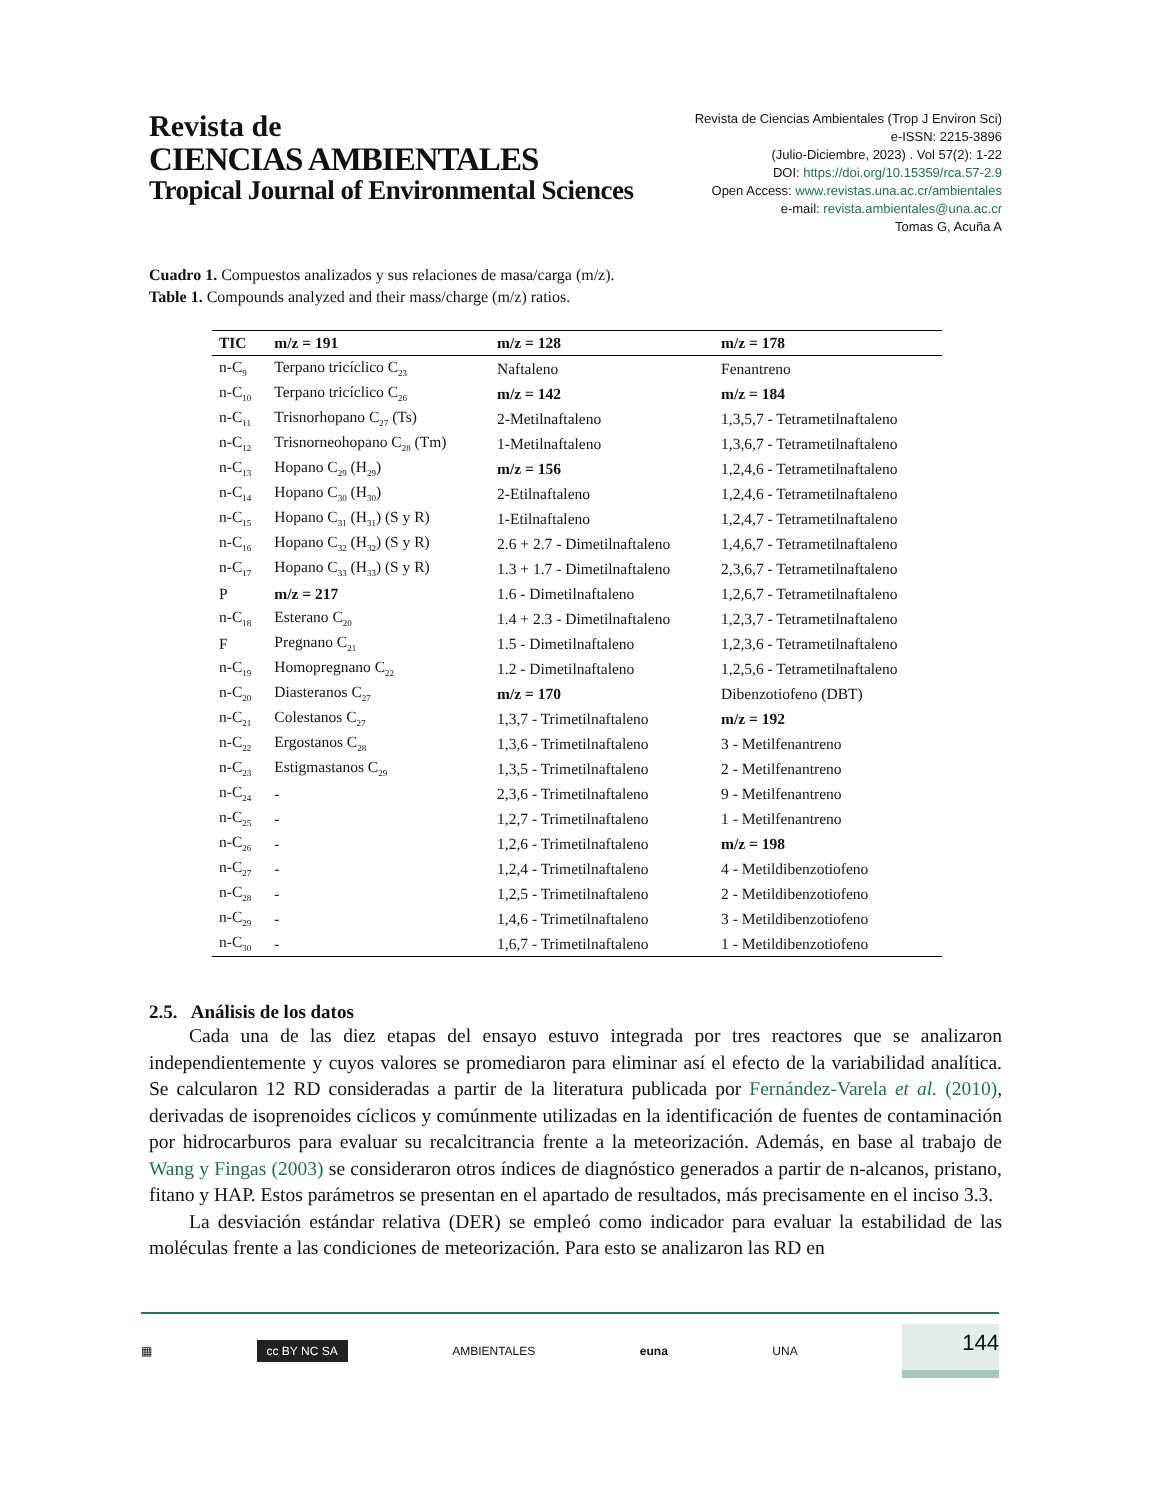Revista de
CIENCIAS AMBIENTALES
Tropical Journal of Environmental Sciences
Revista de Ciencias Ambientales (Trop J Environ Sci)
e-ISSN: 2215-3896
(Julio-Diciembre, 2023) . Vol 57(2): 1-22
DOI: https://doi.org/10.15359/rca.57-2.9
Open Access: www.revistas.una.ac.cr/ambientales
e-mail: revista.ambientales@una.ac.cr
Tomas G, Acuña A
Cuadro 1. Compuestos analizados y sus relaciones de masa/carga (m/z).
Table 1. Compounds analyzed and their mass/charge (m/z) ratios.
| TIC | m/z = 191 | m/z = 128 | m/z = 178 |
| --- | --- | --- | --- |
| n-C<sub>9</sub> | Terpano tricíclico C<sub>23</sub> | Naftaleno | Fenantreno |
| n-C<sub>10</sub> | Terpano tricíclico C<sub>26</sub> | m/z = 142 | m/z = 184 |
| n-C<sub>11</sub> | Trisnorhopano C<sub>27</sub> (Ts) | 2-Metilnaftaleno | 1,3,5,7 - Tetrametilnaftaleno |
| n-C<sub>12</sub> | Trisnorneohopano C<sub>28</sub> (Tm) | 1-Metilnaftaleno | 1,3,6,7 - Tetrametilnaftaleno |
| n-C<sub>13</sub> | Hopano C<sub>29</sub> (H<sub>29</sub>) | m/z = 156 | 1,2,4,6 - Tetrametilnaftaleno |
| n-C<sub>14</sub> | Hopano C<sub>30</sub> (H<sub>30</sub>) | 2-Etilnaftaleno | 1,2,4,6 - Tetrametilnaftaleno |
| n-C<sub>15</sub> | Hopano C<sub>31</sub> (H<sub>31</sub>) (S y R) | 1-Etilnaftaleno | 1,2,4,7 - Tetrametilnaftaleno |
| n-C<sub>16</sub> | Hopano C<sub>32</sub> (H<sub>32</sub>) (S y R) | 2.6 + 2.7 - Dimetilnaftaleno | 1,4,6,7 - Tetrametilnaftaleno |
| n-C<sub>17</sub> | Hopano C<sub>33</sub> (H<sub>33</sub>) (S y R) | 1.3 + 1.7 - Dimetilnaftaleno | 2,3,6,7 - Tetrametilnaftaleno |
| P | m/z = 217 | 1.6 - Dimetilnaftaleno | 1,2,6,7 - Tetrametilnaftaleno |
| n-C<sub>18</sub> | Esterano C<sub>20</sub> | 1.4 + 2.3 - Dimetilnaftaleno | 1,2,3,7 - Tetrametilnaftaleno |
| F | Pregnano C<sub>21</sub> | 1.5 - Dimetilnaftaleno | 1,2,3,6 - Tetrametilnaftaleno |
| n-C<sub>19</sub> | Homopregnano C<sub>22</sub> | 1.2 - Dimetilnaftaleno | 1,2,5,6 - Tetrametilnaftaleno |
| n-C<sub>20</sub> | Diasteranos C<sub>27</sub> | m/z = 170 | Dibenzotiofeno (DBT) |
| n-C<sub>21</sub> | Colestanos C<sub>27</sub> | 1,3,7 - Trimetilnaftaleno | m/z = 192 |
| n-C<sub>22</sub> | Ergostanos C<sub>28</sub> | 1,3,6 - Trimetilnaftaleno | 3 - Metilfenantreno |
| n-C<sub>23</sub> | Estigmastanos C<sub>29</sub> | 1,3,5 - Trimetilnaftaleno | 2 - Metilfenantreno |
| n-C<sub>24</sub> | - | 2,3,6 - Trimetilnaftaleno | 9 - Metilfenantreno |
| n-C<sub>25</sub> | - | 1,2,7 - Trimetilnaftaleno | 1 - Metilfenantreno |
| n-C<sub>26</sub> | - | 1,2,6 - Trimetilnaftaleno | m/z = 198 |
| n-C<sub>27</sub> | - | 1,2,4 - Trimetilnaftaleno | 4 - Metildibenzotiofeno |
| n-C<sub>28</sub> | - | 1,2,5 - Trimetilnaftaleno | 2 - Metildibenzotiofeno |
| n-C<sub>29</sub> | - | 1,4,6 - Trimetilnaftaleno | 3 - Metildibenzotiofeno |
| n-C<sub>30</sub> | - | 1,6,7 - Trimetilnaftaleno | 1 - Metildibenzotiofeno |
2.5. Análisis de los datos
Cada una de las diez etapas del ensayo estuvo integrada por tres reactores que se analizaron independientemente y cuyos valores se promediaron para eliminar así el efecto de la variabilidad analítica. Se calcularon 12 RD consideradas a partir de la literatura publicada por Fernández-Varela et al. (2010), derivadas de isoprenoides cíclicos y comúnmente utilizadas en la identificación de fuentes de contaminación por hidrocarburos para evaluar su recalcitrancia frente a la meteorización. Además, en base al trabajo de Wang y Fingas (2003) se consideraron otros índices de diagnóstico generados a partir de n-alcanos, pristano, fitano y HAP. Estos parámetros se presentan en el apartado de resultados, más precisamente en el inciso 3.3.
La desviación estándar relativa (DER) se empleó como indicador para evaluar la estabilidad de las moléculas frente a las condiciones de meteorización. Para esto se analizaron las RD en
▦ cc BY NC SA AMBIENTALES euna UNA 144